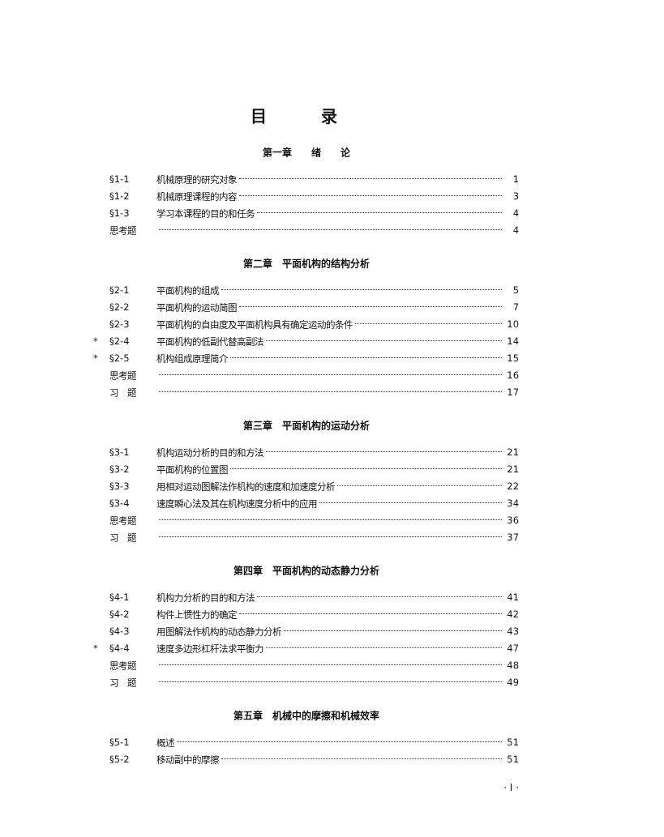目 录
第一章　　绪　　论
§1-1 机械原理的研究对象 1
§1-2 机械原理课程的内容 3
§1-3 学习本课程的目的和任务 4
思考题 4
第二章　平面机构的结构分析
§2-1 平面机构的组成 5
§2-2 平面机构的运动简图 7
§2-3 平面机构的自由度及平面机构具有确定运动的条件 10
* §2-4 平面机构的低副代替高副法 14
* §2-5 机构组成原理简介 15
思考题 16
习　题 17
第三章　平面机构的运动分析
§3-1 机构运动分析的目的和方法 21
§3-2 平面机构的位置图 21
§3-3 用相对运动图解法作机构的速度和加速度分析 22
§3-4 速度瞬心法及其在机构速度分析中的应用 34
思考题 36
习　题 37
第四章　平面机构的动态静力分析
§4-1 机构力分析的目的和方法 41
§4-2 构件上惯性力的确定 42
§4-3 用图解法作机构的动态静力分析 43
* §4-4 速度多边形杠杆法求平衡力 47
思考题 48
习　题 49
第五章　机械中的摩擦和机械效率
§5-1 概述 51
§5-2 移动副中的摩擦 51
· I ·